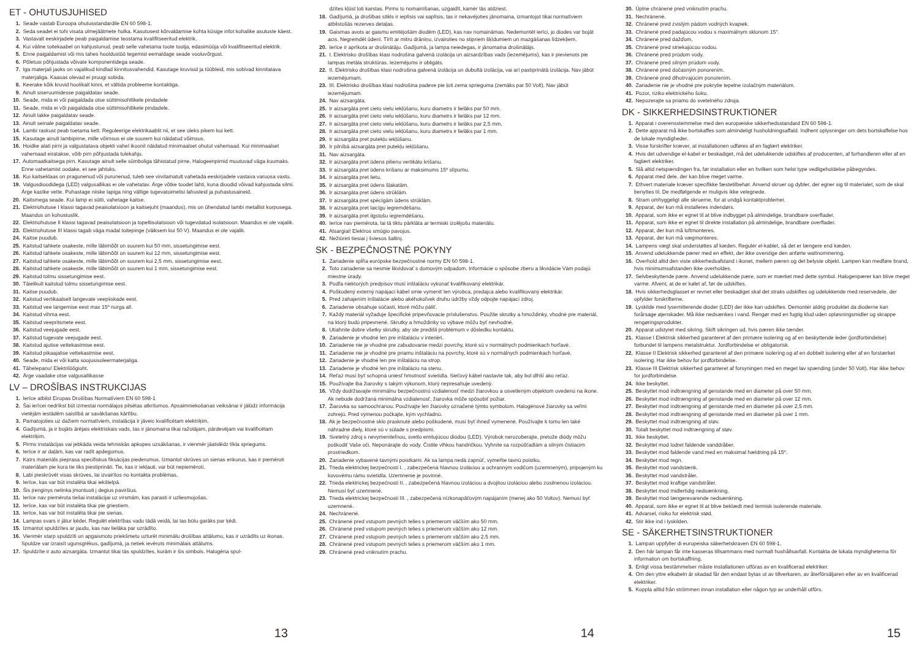ET - OHUTUSJUHISED
1. Seade vastab Euroopa ohutusstandardile EN 60 598-1.
2. Seda seadet ei tohi visata olmejäätmete hulka. Kasutusest kõrvaldamise kohta küsige infot kohalike asutuste käest.
3. Vastavalt eeskirjadele peab paigaldamise teostama kvalifitseeritud elektrik.
4. Kui väline toitekaabel on kahjustunud, peab selle vahetama toote tootja, edasimüüja või kvalifitseeritud elektrik.
5. Enne paigaldamist või mis tahes hooldustöö tegemist eemaldage seade vooluvõrgust.
6. Põletusi põhjustada võivate komponentidega seade.
7. Iga materjali jaoks on vajalikud kindlad kinnitusvahendid. Kasutage kruvisid ja tüübleid, mis sobivad kinnitatava materjaliga. Kaasas olevad ei pruugi sobida.
8. Keerake kõik kruvid hoolikalt kinni, et vältida probleeme kontaktiga.
9. Ainult siseruumidesse paigaldatav seade.
10. Seade, mida ei või paigaldada otse süttimisohtlikele pindadele
11. Seade, mida ei või paigaldada otse süttimisohtlikele pindadele.
12. Ainult lakke paigaldatav seade.
13. Ainult seinale paigaldatav seade.
14. Lambi raskust peab toetama kett. Reguleerige elektrikaablit nii, et see oleks pikem kui kett.
15. Kasutage ainult lambipirne, mille võimsus ei ole suurem kui näidatud võimsus.
16. Hoidke alati pirni ja valgustatava objekti vahel ikoonil näidatud minimaalset ohutut vahemaad. Kui minimaalset vahemaad eiratakse, võib pirn põhjustada tulekahju.
17. Automaatkaitsega pirn. Kasutage ainult selle sümboliga tähistatud pirne. Halogeenpirnid muutuvad väga kuumaks. Enne vahetamist oodake, et see jahtuks.
18. Kui kaitseklaas on pragunenud või purunenud, tuleb see viivitamatult vahetada eeskirjadele vastava varuosa vastu.
19. Valgusdioodidega (LED) valgusallikas ei ole vahetatav. Ärge võtke toodet lahti, kuna dioodid võivad kahjustada silmi. Ärge kastke vette. Puhastage niiske lapiga ning vältige tugevatoimelisi lahusteid ja puhastusaineid.
20. Kaitsmega seade. Kui lamp ei sütti, vahetage kaitse.
21. Elektriohutuse I klassi tagavad peaisolatsioon ja kaitsejuht (maandus), mis on ühendatud lambi metallist korpusega. Maandus on kohustuslik.
22. Elektriohutuse II klassi tagavad peaisolatsioon ja topeltisolatsioon või tugevdatud isolatsioon. Maandus ei ole vajalik.
23. Elektriohutuse III klassi tagab väga madal toitepinge (väiksem kui 50 V). Maandus ei ole vajalik.
24. Kaitse puudub.
25. Kaitstud tahkete osakeste, mille läbimõõt on suurem kui 50 mm, sissetungimise eest.
26. Kaitstud tahkete osakeste, mille läbimõõt on suurem kui 12 mm, sissetungimise eest.
27. Kaitstud tahkete osakeste, mille läbimõõt on suurem kui 2,5 mm, sissetungimise eest.
28. Kaitstud tahkete osakeste, mille läbimõõt on suurem kui 1 mm, sissetungimise eest.
29. Kaitstud tolmu sissetungimise eest.
30. Täielikult kaitstud tolmu sissetungimise eest.
31. Kaitse puudub.
32. Kaitstud vertikaalselt langevate veepiiskade eest.
33. Kaitstud vee langemise eest max 15º nurga all.
34. Kaitstud vihma eest.
35. Kaitstud veepritsmete eest.
36. Kaitstud veejugade eest.
37. Kaitstud tugevate veejugade eest.
38. Kaitstud ajutise vettekastmise eest.
39. Kaitstud pikaajalise vettekastmise eest.
40. Seade, mida ei või katta soojusisoleermaterjaliga.
41. Tähelepanu! Elektrilöögioht.
42. Ärge vaadake otse valgusallikasse
LV – DROŠĪBAS INSTRUKCIJAS
1. Ierīce atbilst Eiropas Drošības Normatīviem EN 60 598-1
2. Šai ierīcei nedrīkst būt izmestai normālajos pilsētas atkritumos. Apsaimniekošanas veiksānai ir jālūdz informācija vietējām iestādēm saistībā ar savākšanas kārtību.
3. Pamatojoties uz dažiem normatīviem, instalācija ir jāveic kvalificētam elektriķim.
4. Gadījumā, ja ir bojāts ārējais elektriskais vads, tas ir jānomaina tikai ražotājam, pārdevējam vai kvalificētam elektriķim.
5. Pirms instalācijas vai jebkāda veida tehniskās apkopes uzsākšanas, ir vienmēr jāatslēdz tīkla spriegums.
6. Ierīce ir ar daļām, kas var radīt apdegumus.
7. Katrs materiāls pieprasa specifiskus fiksācijas piederumus. Izmantot skrūves un sienas enkurus, kas ir piemēroti materiālam pie kura tie tiks piestiprināti. Tie, kas ir iekļauti, var būt nepiemēroti.
8. Labi pieskrūvēt visas skrūves, lai izvairītos no kontakta problēmas.
9. Ierīce, kas var būt instalēta tikai iekštelpā.
10. Šis įrenginys netinka įmontuoti į degius paviršius.
11. Ierīce nav piemērota tiešai instalācijai uz virsmām, kas parasti ir uzliesmojošas.
12. Ierīce, kas var būt instalēta tikai pie griestiem.
13. Ierīce, kas var būt instalēta tikai pie sienas.
14. Lampas svars ir jātur ķēdei. Regulēt elektrības vadu tādā veidā, lai tas būtu garāks par ķēdi.
15. Izmantot spuldzītes ar jaudu, kas nav lielāka par uzrādīto.
16. Vienmēr starp spuldzīti un apgaismoto priekšmetu uzturēt minimālu drošības attālumu, kas ir uzrādīts uz ikonas. Spuldze var izraisīt ugunsgrēkus, gadījumā, ja netiek ievērots minimālais attālums.
17. Spuldzīte ir auto aizsargāta. Izmantot tikai tās spuldzītes, kurām ir šis simbols. Halogēna spul-
13
dzītes kļūst ļoti karstas. Pirms to nomainīšanas, uzgaidīt, kamēr tās atdziest.
18. Gadījumā, ja drošības stikls ir ieplīsis vai saplīsis, tas ir nekavējoties jānomaina, izmantojot tikai normatīviem atbilstošās rezerves detaļas.
19. Gaismas avots ar gaismu emitējošām diodēm (LED), kas nav nomaināmas. Nedemontēt ierīci, jo diodes var bojāt acis. Negremdēt ūdenī. Tīrīt ar mitru drāniņu, izvairoties no stipriem šķīdumiem un mazgāšanas līdzekļiem.
20. Ierīce ir aprīkota ar drošinātāju. Gadījumā, ja lampa neiedegas, ir jānomaina drošinātājs.
21. I. Elektrisko drošības klasi nodrošina galvenā izolācija un aizsardzības vads (iezemējums), kas ir pievienots pie lampas metāla struktūras. Iezemējums ir obligāts.
22. II. Elektrisko drošības klasi nodrošina galvenā izolācija un dubultā izolācija, vai arī pastiprinātā izolācija. Nav jābūt iezemējumam.
23. III. Elektrisko drošības klasi nodrošina padeve pie ļoti zema sprieguma (zemāks par 50 Volt). Nav jābūt iezemējumam.
24. Nav aizsargāta.
25. Ir aizsargāta pret cieto vielu iekļūšanu, kuru diametrs ir lielāks par 50 mm.
26. Ir aizsargāta pret cieto vielu iekļūšanu, kuru diametrs ir lielāks par 12 mm.
27. Ir aizsargāta pret cieto vielu iekļūšanu, kuru diametrs ir lielāks par 2,5 mm.
28. Ir aizsargāta pret cieto vielu iekļūšanu, kuru diametrs ir lielāks par 1 mm.
29. Ir aizsargāta pret putekļu iekļūšanu.
30. Ir pilnībā aizsargāta pret putekļu iekļūšanu.
31. Nav aizsargāta.
32. Ir aizsargāta pret ūdens pilienu vertikālo krišanu.
33. Ir aizsargāta pret ūdens krišanu ar maksimums 15º slīpumu.
34. Ir aizsargāta pret lietu.
35. Ir aizsargāta pret ūdens šļakatām.
36. Ir aizsargāta pret ūdens strūklām.
37. Ir aizsargāta pret spēcīgām ūdens strūklām.
38. Ir aizsargāta pret laicīgu iegremdēšanu.
39. Ir aizsargāta pret ilgstošu iegremdēšanu.
40. Ierīce nav piemērota, lai tā tiktu pārklāta ar termiski izolējošu materiālu.
41. Atsargiai! Elektros smūgio pavojus.
42. Nežiūrėti tiesiai į šviesos šaltinį.
SK - BEZPEČNOSTNÉ POKYNY
1. Zariadenie spĺňa európske bezpečnostné normy EN 60 598-1.
2. Toto zariadenie sa nesmie likvidovať s domovým odpadom. Informácie o spôsobe zberu a likvidácie Vám podajú miestne úrady.
3. Podľa niektorých predpisov musí inštaláciu vykonať kvalifikovaný elektrikár.
4. Poškodený externý napájací kábel smie vymeniť len výrobca, predajca alebo kvalifikovaný elektrikár.
5. Pred zahajením inštalácie alebo akéhokoľvek druhu údržby vždy odpojte napájací zdroj.
6. Zariadenie obsahuje súčasti, ktoré môžu páliť.
7. Každý materiál vyžaduje špecifické pripevňovacie príslušenstvo. Použite skrutky a hmoždinky, vhodné pre materiál, na ktorý budú pripevnené. Skrutky a hmoždinky vo výbave môžu byť nevhodné.
8. Utiahnite dobre všetky skrutky, aby ste predišli problémom v dôsledku kontaktu.
9. Zariadenie je vhodné len pre inštaláciu v interiéri.
10. Zariadenie nie je vhodné pre zabudovanie medzi povrchy, ktoré sú v normálnych podmienkach horľavé.
11. Zariadenie nie je vhodné pre priamu inštaláciu na povrchy, ktoré sú v normálnych podmienkach horľavé.
12. Zariadenie je vhodné len pre inštaláciu na strop.
13. Zariadenie je vhodné len pre inštaláciu na stenu.
14. Reťaz musí byť schopná uniesť hmotnosť svietidla. Sieťový kábel nastavte tak, aby bol dlhší ako reťaz.
15. Používajte iba žiarovky s takým výkonom, ktorý nepresahuje uvedený.
16. Vždy dodržiavajte minimálnu bezpečnostnú vzdialenosť medzi žiarovkou a osvetleným objektom uvedenú na ikone. Ak nebude dodržaná minimálna vzdialenosť, žiarovka môže spôsobiť požiar.
17. Žiarovka so samoochranou. Používajte len žiarovky označené týmto symbolom. Halogénové žiarovky sa veľmi zohrejú. Pred výmenou počkajte, kým vychladnú.
18. Ak je bezpečnostné sklo prasknuté alebo poškodené, musí byť ihneď vymenené. Používajte k tomu len také náhradné diely, ktoré sú v súlade s predpismi.
19. Svetelný zdroj s nevymeniteľnou, svetlo emitujúcou diódou (LED). Výrobok nerozoberajte, pretože diódy môžu poškodiť Vaše oči. Neponárajte do vody. Čistite vlhkou handričkou. Vyhnite sa rozpúšťadlám a silným čistiacim prostriedkom.
20. Zariadenie vybavené tavnými poistkami. Ak sa lampa nedá zapnúť, vymeňte tavnú poistku.
21. Trieda elektrickej bezpečnosti I. , zabezpečená hlavnou izoláciou a ochranným vodičom (uzemneným), pripojeným ku kovovému rámu svietidla. Uzemnenie je povinné.
22. Trieda elektrickej bezpečnosti II. , zabezpečená hlavnou izoláciou a dvojitou izoláciou alebo zosilnenou izoláciou. Nemusí byť uzemnené.
23. Trieda elektrickej bezpečnosti III. , zabezpečená nízkonapäťovým napájaním (menej ako 50 Voltov). Nemusí byť uzemnené.
24. Nechránené.
25. Chránené pred vstupom pevných telies s priemerom väčším ako 50 mm.
26. Chránené pred vstupom pevných telies s priemerom väčším ako 12 mm.
27. Chránené pred vstupom pevných telies s priemerom väčším ako 2,5 mm.
28. Chránené pred vstupom pevných telies s priemerom väčším ako 1 mm.
29. Chránené pred vniknutím prachu.
14
30. Úplne chránené pred vniknutím prachu.
31. Nechránené.
32. Chránené pred zvislým pádom vodných kvapiek.
33. Chránené pred padajúcou vodou s maximálnym sklonom 15°.
34. Chránené pred dažďom.
35. Chránené pred striekajúcou vodou.
36. Chránené pred prúdom vody.
37. Chránené pred silným prúdom vody.
38. Chránené pred dočasným ponorením.
39. Chránené pred dlhotrvajúcim ponorením.
40. Zariadenie nie je vhodné pre pokrytie tepelne izolačným materiálom.
41. Pozor, riziko elektrického šoku.
42. Nepozerajte sa priamo do svetelného zdroja.
DK - SIKKERHEDSINSTRUKTIONER
1. Apparat i overensstemmelse med den europæiske sikkerhedsstandard EN 60 598-1.
2. Dette apparat må ikke bortskaffes som almindeligt husholdningsaffald. Indhent oplysninger om dets bortskaffelse hos de lokale myndigheder.
3. Visse forskrifter kræver, at installationen udføres af en faglært elektriker.
4. Hvis det udvendige el-kabel er beskadiget, må det udelukkende udskiftes af producenten, af forhandleren eller af en faglært elektriker.
5. Slå altid netspændingen fra, før installation eller en hvilken som helst type vedligeholdelse påbegyndes.
6. Apparat med dele, der kan blive meget varme.
7. Ethvert materiale kræver specifikke fæstetilbehør. Anvend skruer og dybler, der egner sig til materialet, som de skal benyttes til. De medfølgende er muligvis ikke velegnede.
8. Stram omhyggeligt alle skruerne, for at undgå kontaktproblemer.
9. Apparat, der kun må installeres indendørs.
10. Apparat, som ikke er egnet til at blive indbygget på almindelige, brandbare overflader.
11. Apparat, som ikke er egnet til direkte installation på almindelige, brandbare overflader.
12. Apparat, der kun må loftmonteres.
13. Apparat, der kun må vægmonteres.
14. Lampens vægt skal understøttes af kæden. Regulér el-kablet, så det er længere end kæden.
15. Anvend udelukkende pærer med en effekt, der ikke overstige den anførte wattnominering.
16. Overhold altid den viste sikkerhedsafstand i ikonet, mellem pæren og det belyste objekt. Lampen kan medføre brand, hvis minimumsafstanden ikke overholdes.
17. Selvbeskyttende pære. Anvend udelukkende pære, som er mærket med dette symbol. Halogenpærer kan blive meget varme. Afvent, at de er kølet af, før de udskiftes.
18. Hvis sikkerhedsglasset er revnet eller beskadiget skal det straks udskiftes og udelukkende med reservedele, der opfylder forskrifterne.
19. Lyskilde med lysemitterende dioder (LED) der ikke kan udskiftes. Demontér aldrig produktet da dioderne kan forårsage øjenskader. Må ikke nedsænkes i vand. Rengør med en fugtig klud uden opløsningsmidler og skrappe rengøringsprodukter.
20. Apparat udstyret med sikring. Skift sikringen ud, hvis pæren ikke tænder.
21. Klasse I Elektrisk sikkerhed garanteret af den primære isolering og af en beskyttende leder (jordforbindelse) forbundet til lampens metalstruktur. Jordforbindelse er obligatorisk.
22. Klasse II Elektrisk sikkerhed garanteret af den primære isolering og af en dobbelt isolering eller af en forstærket isolering. Har ikke behov for jordforbindelse.
23. Klasse III Elektrisk sikkerhed garanteret af forsyningen med en meget lav spænding (under 50 Volt). Har ikke behov for jordforbindelse.
24. Ikke beskyttet.
25. Beskyttet mod indtrængning af genstande med en diameter på over 50 mm.
26. Beskyttet mod indtrængning af genstande med en diameter på over 12 mm.
27. Beskyttet mod indtrængning af genstande med en diameter på over 2,5 mm.
28. Beskyttet mod indtrængning af genstande med en diameter på over 1 mm.
29. Beskyttet mod indtrængning af støv.
30. Totalt beskyttet mod indtrængning af støv.
31. Ikke beskyttet.
32. Beskyttet mod lodret faldende vanddråber.
33. Beskyttet mod faldende vand med en maksimal hældning på 15º.
34. Beskyttet mod regn.
35. Beskyttet mod vandstænk.
36. Beskyttet mod vandstråler.
37. Beskyttet mod kraftige vandstråler.
38. Beskyttet mod midlertidig nedsænkning.
39. Beskyttet mod længerevarende nedsænkning.
40. Apparat, som ikke er egnet til at blive beklædt med termisk isolerende materiale.
41. Advarsel, risiko for elektrisk stød.
42. Stir ikke ind i lyskilden.
SE - SÄKERHETSINSTRUKTIONER
1. Lampan uppfyller di europeiska säkerhetskraven EN 60 598-1.
2. Den här lampan får inte kasseras tillsammans med normalt hushållsavfall. Kontakta de lokala myndigheterna för information om bortskaffning.
3. Enligt vissa bestämmelser måste installationen utföras av en kvalificerad elektriker.
4. Om den yttre elkabeln är skadad får den endast bytas ut av tillverkaren, av återförsäljaren eller av en kvalificerad elektriker.
5. Koppla alltid från strömmen innan installation eller någon typ av underhåll utförs.
15